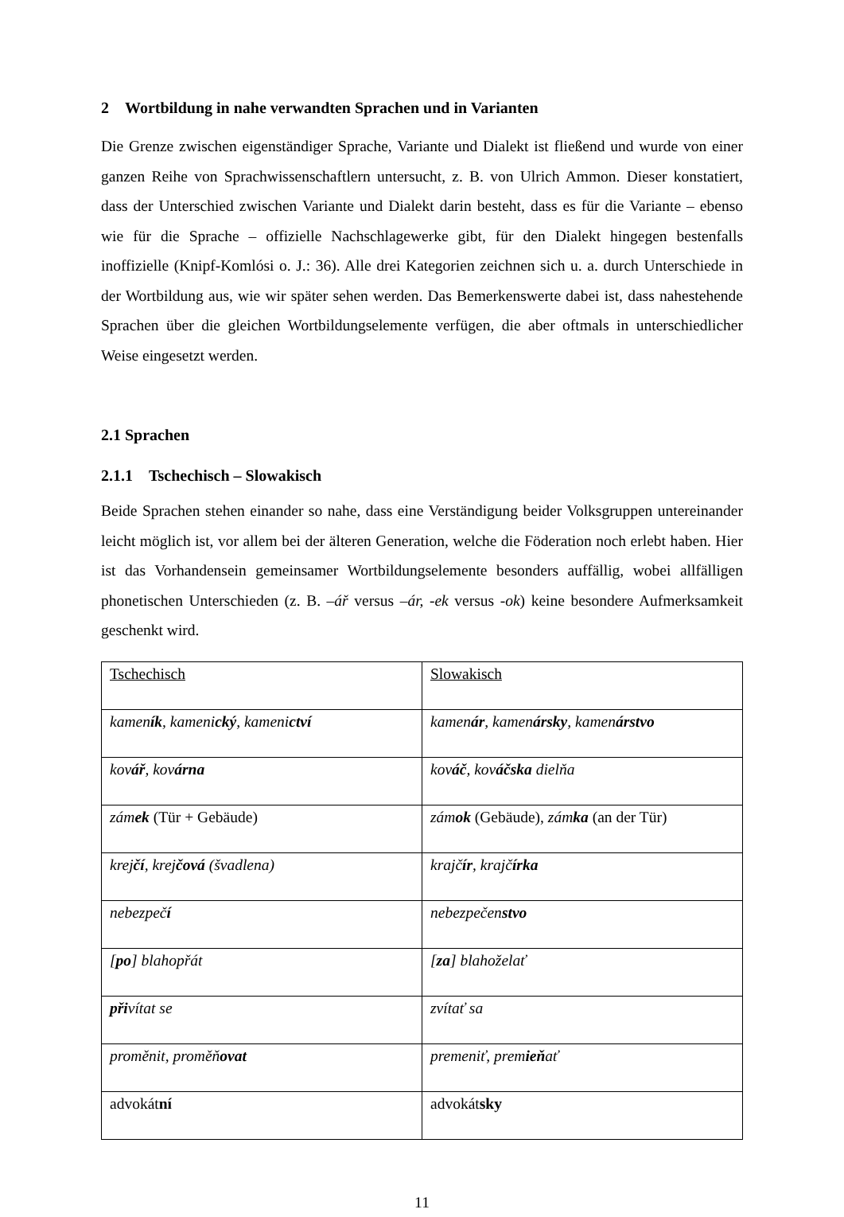2 Wortbildung in nahe verwandten Sprachen und in Varianten
Die Grenze zwischen eigenständiger Sprache, Variante und Dialekt ist fließend und wurde von einer ganzen Reihe von Sprachwissenschaftlern untersucht, z. B. von Ulrich Ammon. Dieser konstatiert, dass der Unterschied zwischen Variante und Dialekt darin besteht, dass es für die Variante – ebenso wie für die Sprache – offizielle Nachschlagewerke gibt, für den Dialekt hingegen bestenfalls inoffizielle (Knipf-Komlósi o. J.: 36). Alle drei Kategorien zeichnen sich u. a. durch Unterschiede in der Wortbildung aus, wie wir später sehen werden. Das Bemerkenswerte dabei ist, dass nahestehende Sprachen über die gleichen Wortbildungselemente verfügen, die aber oftmals in unterschiedlicher Weise eingesetzt werden.
2.1 Sprachen
2.1.1 Tschechisch – Slowakisch
Beide Sprachen stehen einander so nahe, dass eine Verständigung beider Volksgruppen untereinander leicht möglich ist, vor allem bei der älteren Generation, welche die Föderation noch erlebt haben. Hier ist das Vorhandensein gemeinsamer Wortbildungselemente besonders auffällig, wobei allfälligen phonetischen Unterschieden (z. B. –ář versus –ár, -ek versus -ok) keine besondere Aufmerksamkeit geschenkt wird.
| Tschechisch | Slowakisch |
| kamen ík , kameni cký , kameni ctví | kamen ár , kamen ársky , kamen árstvo |
| kov ář , kov árna | kov áč , kov áčska dielňa |
| zám ek (Tür + Gebäude) | zám ok (Gebäude), zám ka (an der Tür) |
| krej čí , krej čová (švadlena) | krajč ír , krajč írka |
| nebezpeč í | nebezpečen stvo |
| [ po ] blahopřát | [ za ] blahoželať |
| při vítat se | zvítať sa |
| proměnit, proměň ovat | premeniť, prem ieň ať |
| advokát ní | advokát sky |
11